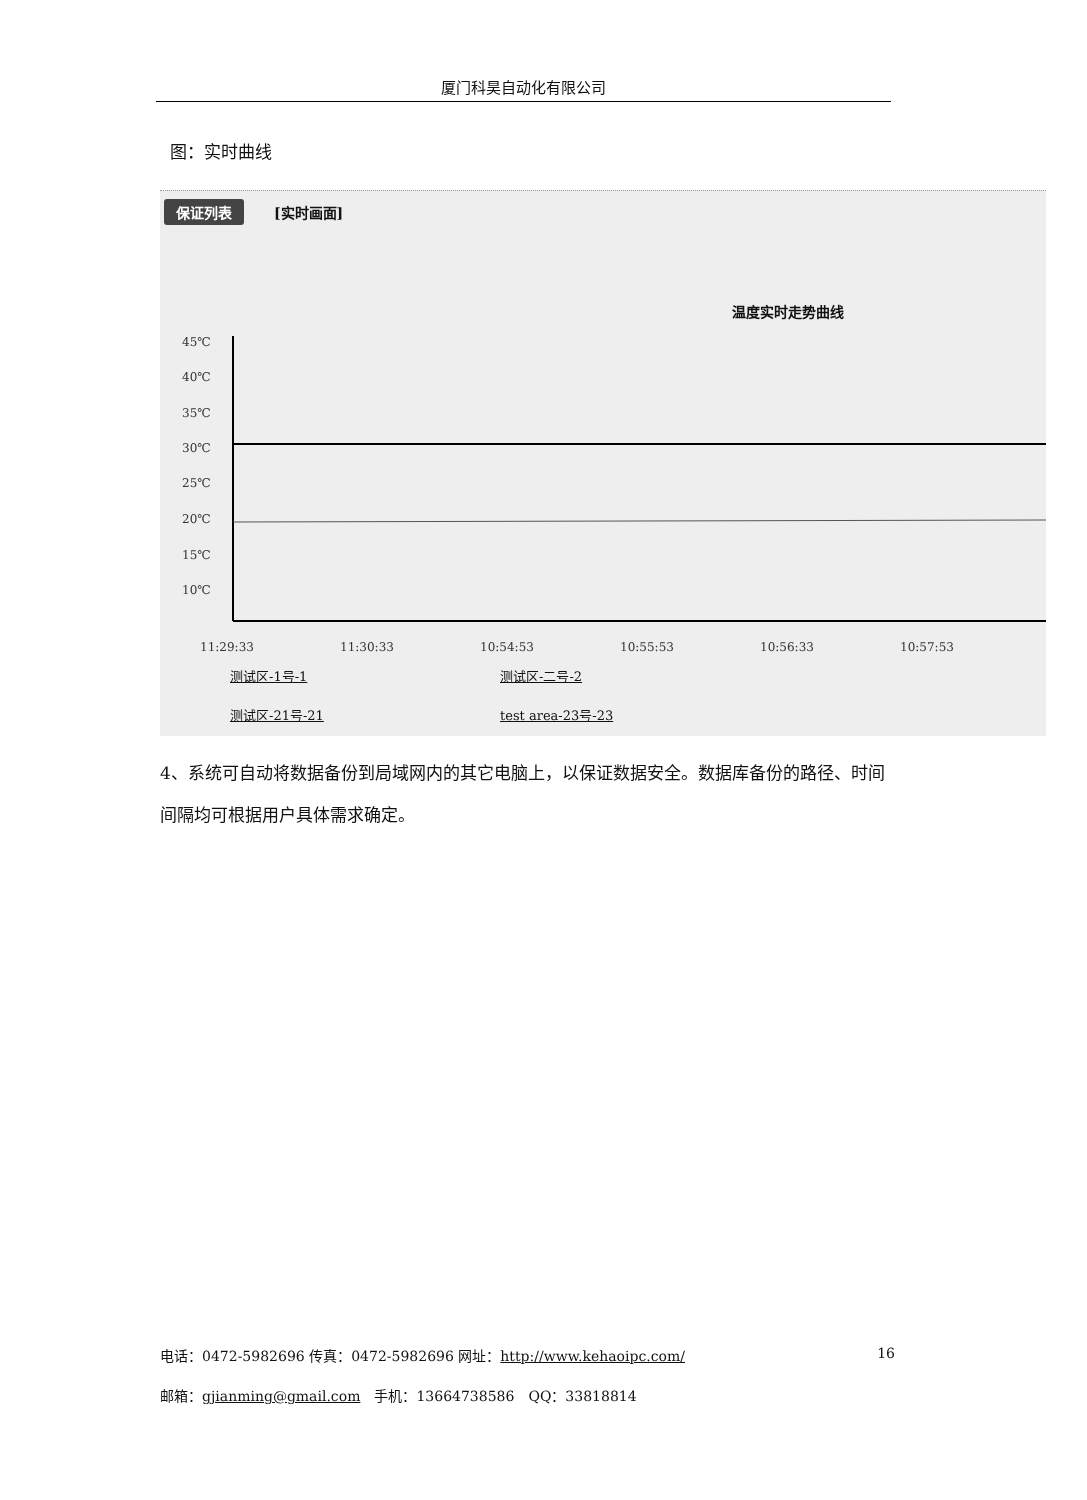厦门科昊自动化有限公司
图：实时曲线
保证列表 [实时画面]
温度实时走势曲线
45℃
40℃
35℃
30℃
25℃
20℃
15℃
10℃
11:29:33
11:30:33
10:54:53
10:55:53
10:56:33
10:57:53
测试区-1号-1 测试区-二号-2 测试区-21号-21 test area-23号-23
4、系统可自动将数据备份到局域网内的其它电脑上，以保证数据安全。数据库备份的路径、时间间隔均可根据用户具体需求确定。
电话：0472-5982696 传真：0472-5982696 网址：http://www.kehaoipc.com/ 16
邮箱：gjianming@gmail.com　手机：13664738586　QQ：33818814